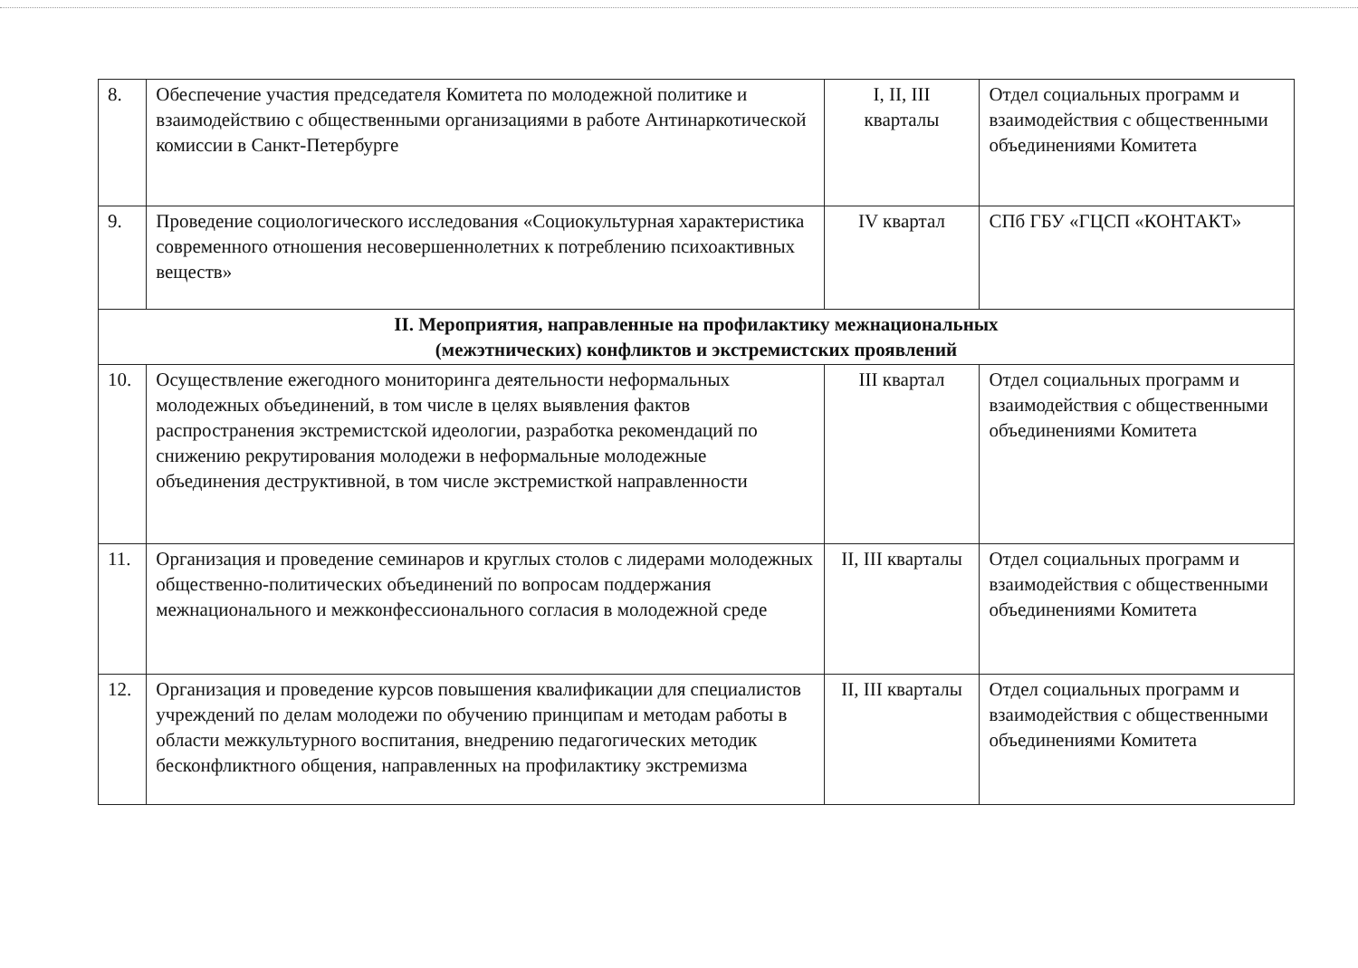| 8. | Обеспечение участия председателя Комитета по молодежной политике и взаимодействию с общественными организациями в работе Антинаркотической комиссии в Санкт-Петербурге | I, II, III кварталы | Отдел социальных программ и взаимодействия с общественными объединениями Комитета |
| 9. | Проведение социологического исследования «Социокультурная характеристика современного отношения несовершеннолетних к потреблению психоактивных веществ» | IV квартал | СПб ГБУ «ГЦСП «КОНТАКТ» |
| II. Мероприятия, направленные на профилактику межнациональных (межэтнических) конфликтов и экстремистских проявлений | | | |
| 10. | Осуществление ежегодного мониторинга деятельности неформальных молодежных объединений, в том числе в целях выявления фактов распространения экстремистской идеологии, разработка рекомендаций по снижению рекрутирования молодежи в неформальные молодежные объединения деструктивной, в том числе экстремисткой направленности | III квартал | Отдел социальных программ и взаимодействия с общественными объединениями Комитета |
| 11. | Организация и проведение семинаров и круглых столов с лидерами молодежных общественно-политических объединений по вопросам поддержания межнационального и межконфессионального согласия в молодежной среде | II, III кварталы | Отдел социальных программ и взаимодействия с общественными объединениями Комитета |
| 12. | Организация и проведение курсов повышения квалификации для специалистов учреждений по делам молодежи по обучению принципам и методам работы в области межкультурного воспитания, внедрению педагогических методик бесконфликтного общения, направленных на профилактику экстремизма | II, III кварталы | Отдел социальных программ и взаимодействия с общественными объединениями Комитета |